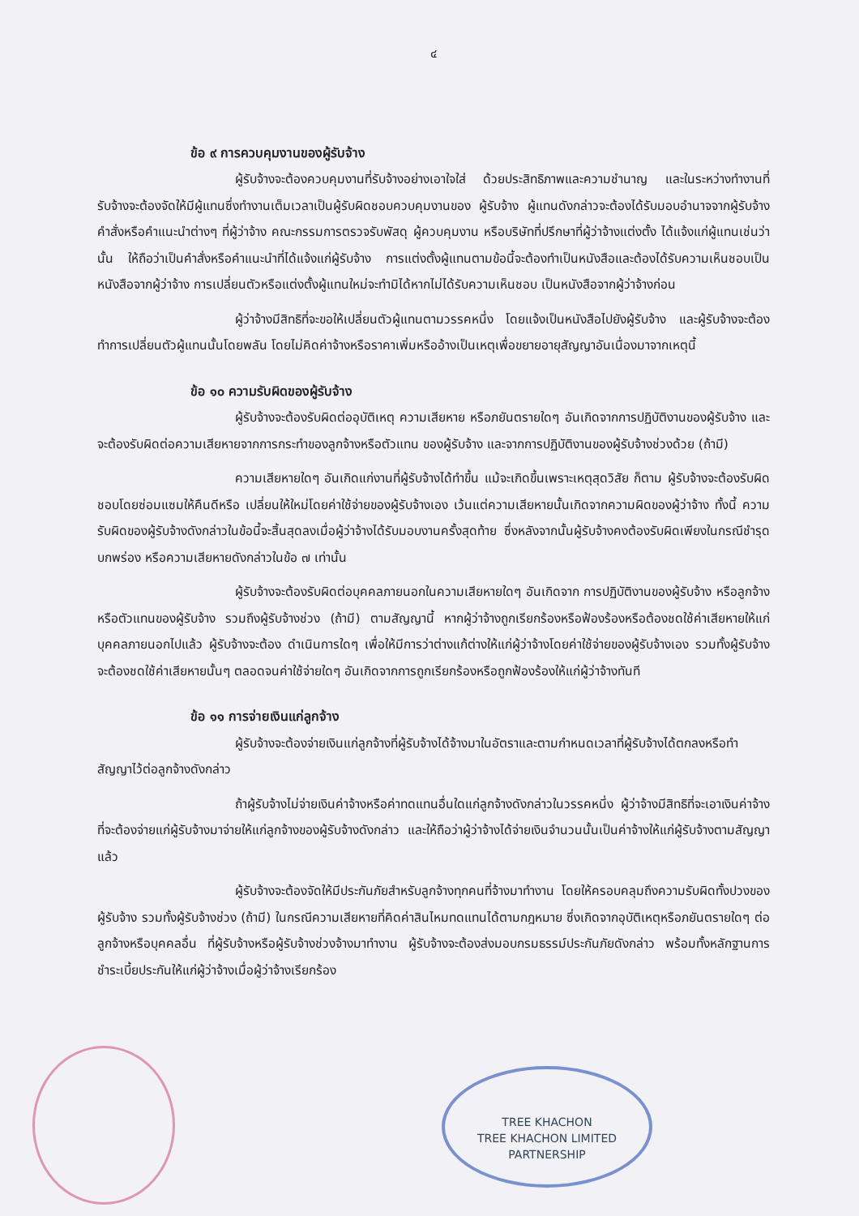๔
ข้อ ๙ การควบคุมงานของผู้รับจ้าง
ผู้รับจ้างจะต้องควบคุมงานที่รับจ้างอย่างเอาใจใส่ ด้วยประสิทธิภาพและความชำนาญ และในระหว่างทำงานที่รับจ้างจะต้องจัดให้มีผู้แทนซึ่งทำงานเต็มเวลาเป็นผู้รับผิดชอบควบคุมงานของ ผู้รับจ้าง ผู้แทนดังกล่าวจะต้องได้รับมอบอำนาจจากผู้รับจ้าง คำสั่งหรือคำแนะนำต่างๆ ที่ผู้ว่าจ้าง คณะกรรมการตรวจรับพัสดุ ผู้ควบคุมงาน หรือบริษัทที่ปรึกษาที่ผู้ว่าจ้างแต่งตั้ง ได้แจ้งแก่ผู้แทนเช่นว่านั้น ให้ถือว่าเป็นคำสั่งหรือคำแนะนำที่ได้แจ้งแก่ผู้รับจ้าง การแต่งตั้งผู้แทนตามข้อนี้จะต้องทำเป็นหนังสือและต้องได้รับความเห็นชอบเป็นหนังสือจากผู้ว่าจ้าง การเปลี่ยนตัวหรือแต่งตั้งผู้แทนใหม่จะทำมิได้หากไม่ได้รับความเห็นชอบ เป็นหนังสือจากผู้ว่าจ้างก่อน
ผู้ว่าจ้างมีสิทธิที่จะขอให้เปลี่ยนตัวผู้แทนตามวรรคหนึ่ง โดยแจ้งเป็นหนังสือไปยังผู้รับจ้าง และผู้รับจ้างจะต้องทำการเปลี่ยนตัวผู้แทนนั้นโดยพลัน โดยไม่คิดค่าจ้างหรือราคาเพิ่มหรืออ้างเป็นเหตุเพื่อขยายอายุสัญญาอันเนื่องมาจากเหตุนี้
ข้อ ๑๐ ความรับผิดของผู้รับจ้าง
ผู้รับจ้างจะต้องรับผิดต่ออุบัติเหตุ ความเสียหาย หรือภยันตรายใดๆ อันเกิดจากการปฏิบัติงานของผู้รับจ้าง และจะต้องรับผิดต่อความเสียหายจากการกระทำของลูกจ้างหรือตัวแทน ของผู้รับจ้าง และจากการปฏิบัติงานของผู้รับจ้างช่วงด้วย (ถ้ามี)
ความเสียหายใดๆ อันเกิดแก่งานที่ผู้รับจ้างได้ทำขึ้น แม้จะเกิดขึ้นเพราะเหตุสุดวิสัย ก็ตาม ผู้รับจ้างจะต้องรับผิดชอบโดยซ่อมแซมให้คืนดีหรือ เปลี่ยนให้ใหม่โดยค่าใช้จ่ายของผู้รับจ้างเอง เว้นแต่ความเสียหายนั้นเกิดจากความผิดของผู้ว่าจ้าง ทั้งนี้ ความรับผิดของผู้รับจ้างดังกล่าวในข้อนี้จะสิ้นสุดลงเมื่อผู้ว่าจ้างได้รับมอบงานครั้งสุดท้าย ซึ่งหลังจากนั้นผู้รับจ้างคงต้องรับผิดเพียงในกรณีชำรุดบกพร่อง หรือความเสียหายดังกล่าวในข้อ ๗ เท่านั้น
ผู้รับจ้างจะต้องรับผิดต่อบุคคลภายนอกในความเสียหายใดๆ อันเกิดจาก การปฏิบัติงานของผู้รับจ้าง หรือลูกจ้างหรือตัวแทนของผู้รับจ้าง รวมถึงผู้รับจ้างช่วง (ถ้ามี) ตามสัญญานี้ หากผู้ว่าจ้างถูกเรียกร้องหรือฟ้องร้องหรือต้องชดใช้ค่าเสียหายให้แก่บุคคลภายนอกไปแล้ว ผู้รับจ้างจะต้อง ดำเนินการใดๆ เพื่อให้มีการว่าต่างแก้ต่างให้แก่ผู้ว่าจ้างโดยค่าใช้จ่ายของผู้รับจ้างเอง รวมทั้งผู้รับจ้างจะต้องชดใช้ค่าเสียหายนั้นๆ ตลอดจนค่าใช้จ่ายใดๆ อันเกิดจากการถูกเรียกร้องหรือถูกฟ้องร้องให้แก่ผู้ว่าจ้างทันที
ข้อ ๑๑ การจ่ายเงินแก่ลูกจ้าง
ผู้รับจ้างจะต้องจ่ายเงินแก่ลูกจ้างที่ผู้รับจ้างได้จ้างมาในอัตราและตามกำหนดเวลาที่ผู้รับจ้างได้ตกลงหรือทำสัญญาไว้ต่อลูกจ้างดังกล่าว
ถ้าผู้รับจ้างไม่จ่ายเงินค่าจ้างหรือค่าทดแทนอื่นใดแก่ลูกจ้างดังกล่าวในวรรคหนึ่ง ผู้ว่าจ้างมีสิทธิที่จะเอาเงินค่าจ้างที่จะต้องจ่ายแก่ผู้รับจ้างมาจ่ายให้แก่ลูกจ้างของผู้รับจ้างดังกล่าว และให้ถือว่าผู้ว่าจ้างได้จ่ายเงินจำนวนนั้นเป็นค่าจ้างให้แก่ผู้รับจ้างตามสัญญาแล้ว
ผู้รับจ้างจะต้องจัดให้มีประกันภัยสำหรับลูกจ้างทุกคนที่จ้างมาทำงาน โดยให้ครอบคลุมถึงความรับผิดทั้งปวงของผู้รับจ้าง รวมทั้งผู้รับจ้างช่วง (ถ้ามี) ในกรณีความเสียหายที่คิดค่าสินไหมทดแทนได้ตามกฎหมาย ซึ่งเกิดจากอุบัติเหตุหรือภยันตรายใดๆ ต่อลูกจ้างหรือบุคคลอื่น ที่ผู้รับจ้างหรือผู้รับจ้างช่วงจ้างมาทำงาน ผู้รับจ้างจะต้องส่งมอบกรมธรรม์ประกันภัยดังกล่าว พร้อมทั้งหลักฐานการชำระเบี้ยประกันให้แก่ผู้ว่าจ้างเมื่อผู้ว่าจ้างเรียกร้อง
TREE KHACHON
TREE KHACHON LIMITED PARTNERSHIP